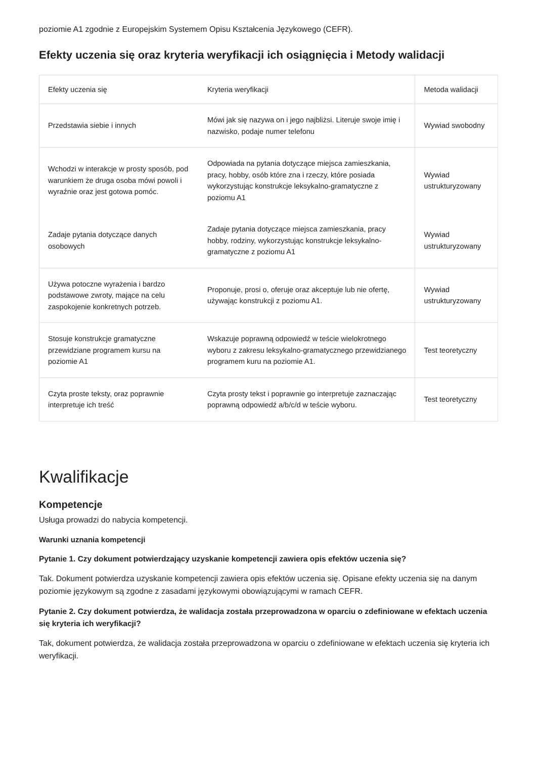poziomie A1 zgodnie z Europejskim Systemem Opisu Kształcenia Językowego (CEFR).
Efekty uczenia się oraz kryteria weryfikacji ich osiągnięcia i Metody walidacji
| Efekty uczenia się | Kryteria weryfikacji | Metoda walidacji |
| --- | --- | --- |
| Przedstawia siebie i innych | Mówi jak się nazywa on i jego najbliżsi. Literuje swoje imię i nazwisko, podaje numer telefonu | Wywiad swobodny |
| Wchodzi w interakcje w prosty sposób, pod warunkiem że druga osoba mówi powoli i wyraźnie oraz jest gotowa pomóc. | Odpowiada na pytania dotyczące miejsca zamieszkania, pracy, hobby, osób które zna i rzeczy, które posiada wykorzystując konstrukcje leksykalno-gramatyczne z poziomu A1 | Wywiad ustrukturyzowany |
| Zadaje pytania dotyczące danych osobowych | Zadaje pytania dotyczące miejsca zamieszkania, pracy hobby, rodziny, wykorzystując konstrukcje leksykalno-gramatyczne z poziomu A1 | Wywiad ustrukturyzowany |
| Używa potoczne wyrażenia i bardzo podstawowe zwroty, mające na celu zaspokojenie konkretnych potrzeb. | Proponuje, prosi o, oferuje oraz akceptuje lub nie ofertę, używając konstrukcji z poziomu A1. | Wywiad ustrukturyzowany |
| Stosuje konstrukcje gramatyczne przewidziane programem kursu na poziomie A1 | Wskazuje poprawną odpowiedź w teście wielokrotnego wyboru z zakresu leksykalno-gramatycznego przewidzianego programem kuru na poziomie A1. | Test teoretyczny |
| Czyta proste teksty, oraz poprawnie interpretuje ich treść | Czyta prosty tekst i poprawnie go interpretuje zaznaczając poprawną odpowiedź a/b/c/d w teście wyboru. | Test teoretyczny |
Kwalifikacje
Kompetencje
Usługa prowadzi do nabycia kompetencji.
Warunki uznania kompetencji
Pytanie 1. Czy dokument potwierdzający uzyskanie kompetencji zawiera opis efektów uczenia się?
Tak. Dokument potwierdza uzyskanie kompetencji zawiera opis efektów uczenia się. Opisane efekty uczenia się na danym poziomie językowym są zgodne z zasadami językowymi obowiązującymi w ramach CEFR.
Pytanie 2. Czy dokument potwierdza, że walidacja została przeprowadzona w oparciu o zdefiniowane w efektach uczenia się kryteria ich weryfikacji?
Tak, dokument potwierdza, że walidacja została przeprowadzona w oparciu o zdefiniowane w efektach uczenia się kryteria ich weryfikacji.